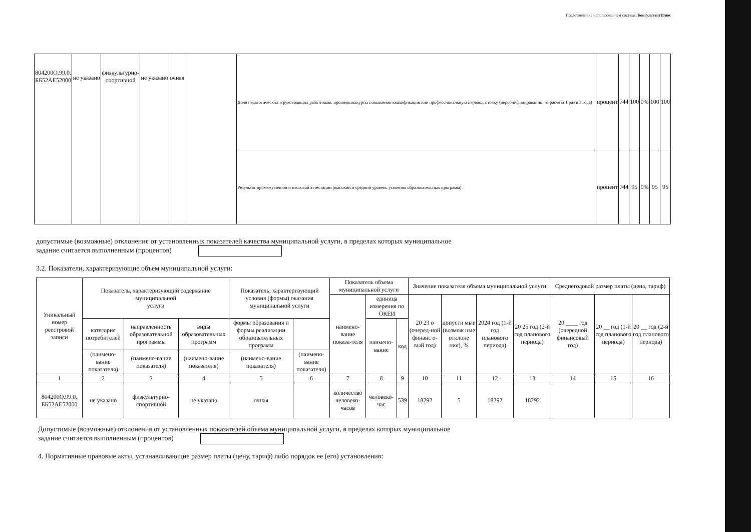Подготовлено с использованием системы КонсультантПлюс
| 804200О.99.0. ББ52АЕ52000 | не указано | физкультурно- спортивной | не указано | очная | | Доля педагогических и руководящих работников, прошедшихкурсы повышения квалификации или профессиональную переподготовку (персонифицированно, из расчета 1 раз в 3 года) | процент | 744 | 100 | 0% | 100 | 100 |
| | | | | | | Результат промежуточной и итоговой аттестации (высокий и средний уровень усвоения образовательных программ) | процент | 744 | 95 | 0% | 95 | 95 |
допустимые (возможные) отклонения от установленных показателей качества муниципальной услуги, в пределах которых муниципальное
задание считается выполненным (процентов)
3.2. Показатели, характеризующие объем муниципальной услуги:
| Уникальный номер реестровой записи | Показатель, характеризующий содержание муниципальной услуги | | | Показатель, характеризующий условия (формы) оказания муниципальной услуги | | Показатель объема муниципальной услуги | | | Значение показателя объема муниципальной услуги | | | | Среднегодовой размер платы (цена, тариф) | | |
| | | | | | | наимено-вание показа-теля | единица измерения по ОКЕИ | | 20 23 о (очеред-ной финанс о-вый год) | допусти мые (возмож ные отклоне ния), % | 2024 год (1-й год планового периода) | 20 25 год (2-й год планового периода) | 20 ____ год (очередной финансовый год) | 20 __ год (1-й год планового периода) | 20 __ год (2-й год планового периода) |
| | категория потребителей | направленность образовательной программы | виды образовательных программ | формы образования и формы реализации образовательных программ | | | наимено-вание | код | | | | | | | |
| | (наимено-вание показателя) | (наимено-вание показателя) | (наимено-вание показателя) | (наимено-вание показателя) | (наимено-вание показателя) | | | | | | | | | | |
| 1 | 2 | 3 | 4 | 5 | 6 | 7 | 8 | 9 | 10 | 11 | 12 | 13 | 14 | 15 | 16 |
| 804200О.99.0. ББ52АЕ52000 | не указано | физкультурно- спортивной | не указано | очная | | количество человеко-часов | человеко-час | 539 | 18292 | 5 | 18292 | 18292 | | | |
Допустимые (возможные) отклонения от установленных показателей объема муниципальной услуги, в пределах которых муниципальное
задание считается выполненным (процентов)
4. Нормативные правовые акты, устанавливающие размер платы (цену, тариф) либо порядок ее (его) установления: